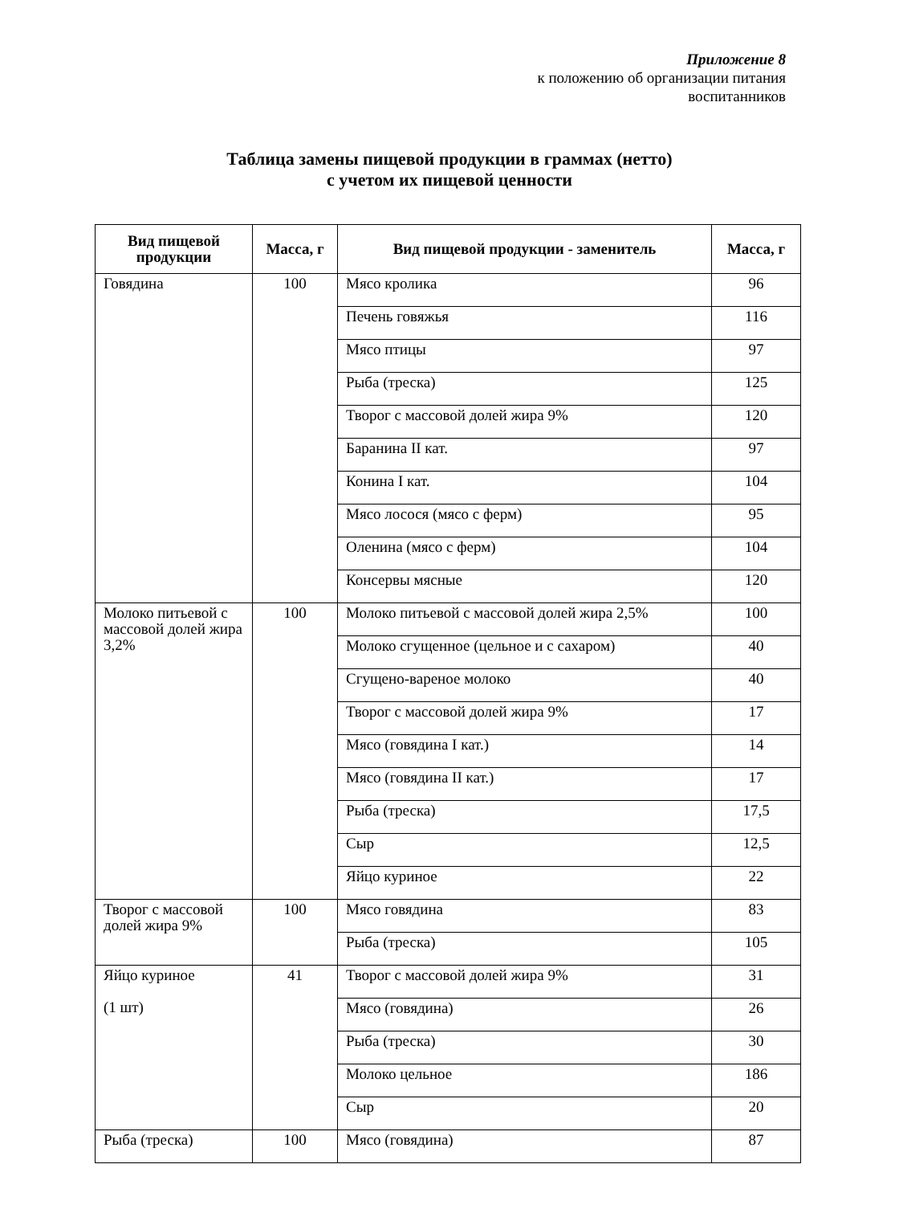Приложение 8
к положению об организации питания
воспитанников
Таблица замены пищевой продукции в граммах (нетто)
с учетом их пищевой ценности
| Вид пищевой продукции | Масса, г | Вид пищевой продукции - заменитель | Масса, г |
| --- | --- | --- | --- |
| Говядина | 100 | Мясо кролика | 96 |
| | | Печень говяжья | 116 |
| | | Мясо птицы | 97 |
| | | Рыба (треска) | 125 |
| | | Творог с массовой долей жира 9% | 120 |
| | | Баранина II кат. | 97 |
| | | Конина I кат. | 104 |
| | | Мясо лосося (мясо с ферм) | 95 |
| | | Оленина (мясо с ферм) | 104 |
| | | Консервы мясные | 120 |
| Молоко питьевой с массовой долей жира 3,2% | 100 | Молоко питьевой с массовой долей жира 2,5% | 100 |
| | | Молоко сгущенное (цельное и с сахаром) | 40 |
| | | Сгущено-вареное молоко | 40 |
| | | Творог с массовой долей жира 9% | 17 |
| | | Мясо (говядина I кат.) | 14 |
| | | Мясо (говядина II кат.) | 17 |
| | | Рыба (треска) | 17,5 |
| | | Сыр | 12,5 |
| | | Яйцо куриное | 22 |
| Творог с массовой долей жира 9% | 100 | Мясо говядина | 83 |
| | | Рыба (треска) | 105 |
| Яйцо куриное (1 шт) | 41 | Творог с массовой долей жира 9% | 31 |
| | | Мясо (говядина) | 26 |
| | | Рыба (треска) | 30 |
| | | Молоко цельное | 186 |
| | | Сыр | 20 |
| Рыба (треска) | 100 | Мясо (говядина) | 87 |